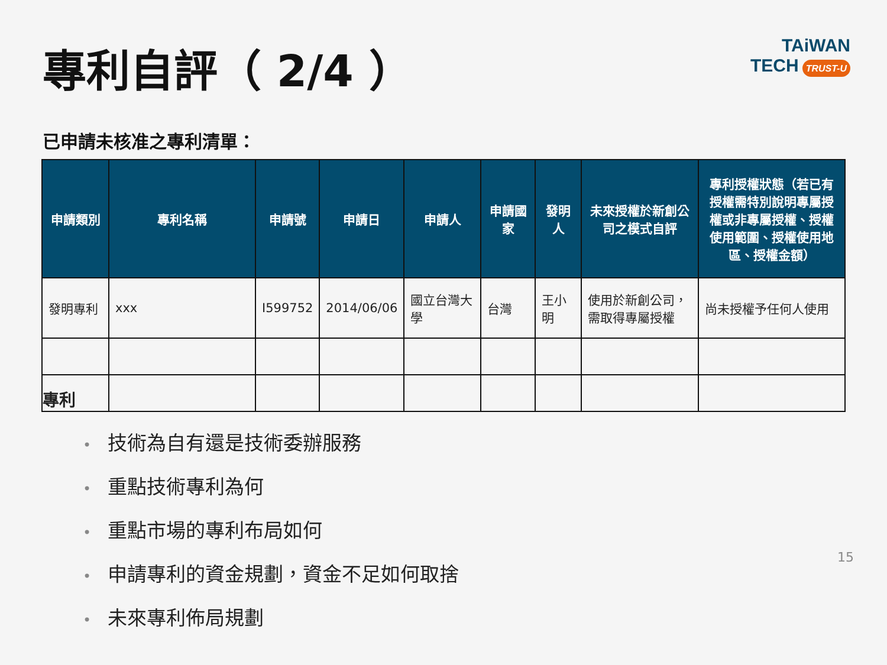專利自評（ 2/4 ）
TAiWAN
TECH TRUST-U
已申請未核准之專利清單：
| 申請類別 | 專利名稱 | 申請號 | 申請日 | 申請人 | 申請國家 | 發明人 | 未來授權於新創公司之模式自評 | 專利授權狀態（若已有授權需特別說明專屬授權或非專屬授權、授權使用範圍、授權使用地區、授權金額） |
| --- | --- | --- | --- | --- | --- | --- | --- | --- |
| 發明專利 | xxx | I599752 | 2014/06/06 | 國立台灣大學 | 台灣 | 王小明 | 使用於新創公司，需取得專屬授權 | 尚未授權予任何人使用 |
| 專利 | | | | | | | | |
技術為自有還是技術委辦服務
重點技術專利為何
重點市場的專利布局如何
申請專利的資金規劃，資金不足如何取捨
未來專利佈局規劃
15